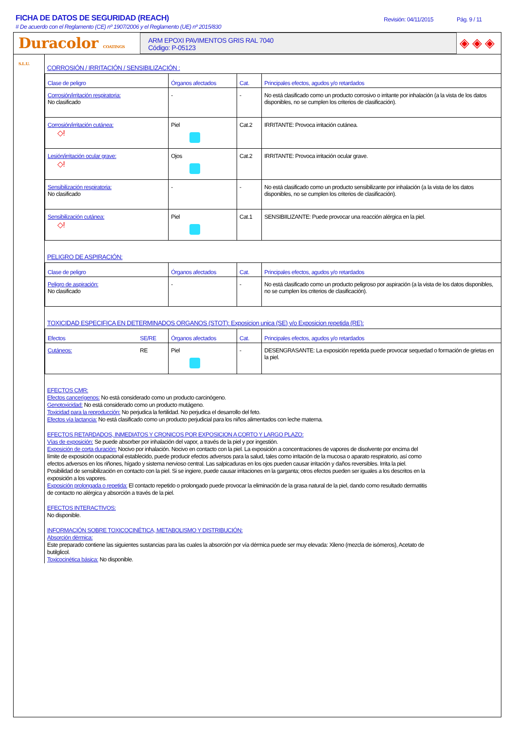FICHA DE DATOS DE SEGURIDAD (REACH)
# De acuerdo con el Reglamento (CE) nº 1907/2006 y el Reglamento (UE) nº 2015/830
Revisión: 04/11/2015 Pág. 9 / 11
Duracolor COATINGS S.L.U.
ARM EPOXI PAVIMENTOS GRIS RAL 7040
Código: P-05123
◈ ◈ ◈
CORROSIÓN / IRRITACIÓN / SENSIBILIZACIÓN :
| Clase de peligro | Órganos afectados | Cat. | Principales efectos, agudos y/o retardados |
| --- | --- | --- | --- |
| Corrosión/irritación respiratoria: No clasificado | - | - | No está clasificado como un producto corrosivo o irritante por inhalación (a la vista de los datos disponibles, no se cumplen los criterios de clasificación). |
| Corrosión/irritación cutánea: ◇! | Piel | Cat.2 | IRRITANTE: Provoca irritación cutánea. |
| Lesión/irritación ocular grave: ◇! | Ojos | Cat.2 | IRRITANTE: Provoca irritación ocular grave. |
| Sensibilización respiratoria: No clasificado | - | - | No está clasificado como un producto sensibilizante por inhalación (a la vista de los datos disponibles, no se cumplen los criterios de clasificación). |
| Sensibilización cutánea: ◇! | Piel | Cat.1 | SENSIBIILIZANTE: Puede provocar una reacción alérgica en la piel. |
PELIGRO DE ASPIRACIÓN:
| Clase de peligro | Órganos afectados | Cat. | Principales efectos, agudos y/o retardados |
| --- | --- | --- | --- |
| Peligro de aspiración: No clasificado | - | - | No está clasificado como un producto peligroso por aspiración (a la vista de los datos disponibles, no se cumplen los criterios de clasificación). |
TOXICIDAD ESPECIFICA EN DETERMINADOS ORGANOS (STOT): Exposicion unica (SE) y/o Exposicion repetida (RE):
| Efectos | SE/RE | Órganos afectados | Cat. | Principales efectos, agudos y/o retardados |
| --- | --- | --- | --- | --- |
| Cutáneos: | RE | Piel | - | DESENGRASANTE: La exposición repetida puede provocar sequedad o formación de grietas en la piel. |
EFECTOS CMR:
Efectos cancerígenos: No está considerado como un producto carcinógeno.
Genotoxicidad: No está considerado como un producto mutágeno.
Toxicidad para la reproducción: No perjudica la fertilidad. No perjudica el desarrollo del feto.
Efectos vía lactancia: No está clasificado como un producto perjudicial para los niños alimentados con leche materna.
EFECTOS RETARDADOS, INMEDIATOS Y CRONICOS POR EXPOSICION A CORTO Y LARGO PLAZO:
Vías de exposición: Se puede absorber por inhalación del vapor, a través de la piel y por ingestión.
Exposición de corta duración: Nocivo por inhalación. Nocivo en contacto con la piel. La exposición a concentraciones de vapores de disolvente por encima del límite de exposición ocupacional establecido, puede producir efectos adversos para la salud, tales como irritación de la mucosa o aparato respiratorio, así como efectos adversos en los riñones, hígado y sistema nervioso central. Las salpicaduras en los ojos pueden causar irritación y daños reversibles. Irrita la piel. Posibilidad de sensibilización en contacto con la piel. Si se ingiere, puede causar irritaciones en la garganta; otros efectos pueden ser iguales a los descritos en la exposición a los vapores.
Exposición prolongada o repetida: El contacto repetido o prolongado puede provocar la eliminación de la grasa natural de la piel, dando como resultado dermatitis de contacto no alérgica y absorción a través de la piel.
EFECTOS INTERACTIVOS:
No disponible.
INFORMACIÓN SOBRE TOXICOCINÉTICA, METABOLISMO Y DISTRIBUCIÓN:
Absorción dérmica:
Este preparado contiene las siguientes sustancias para las cuales la absorción por vía dérmica puede ser muy elevada: Xileno (mezcla de isómeros), Acetato de butilglicol.
Toxicocinética básica: No disponible.